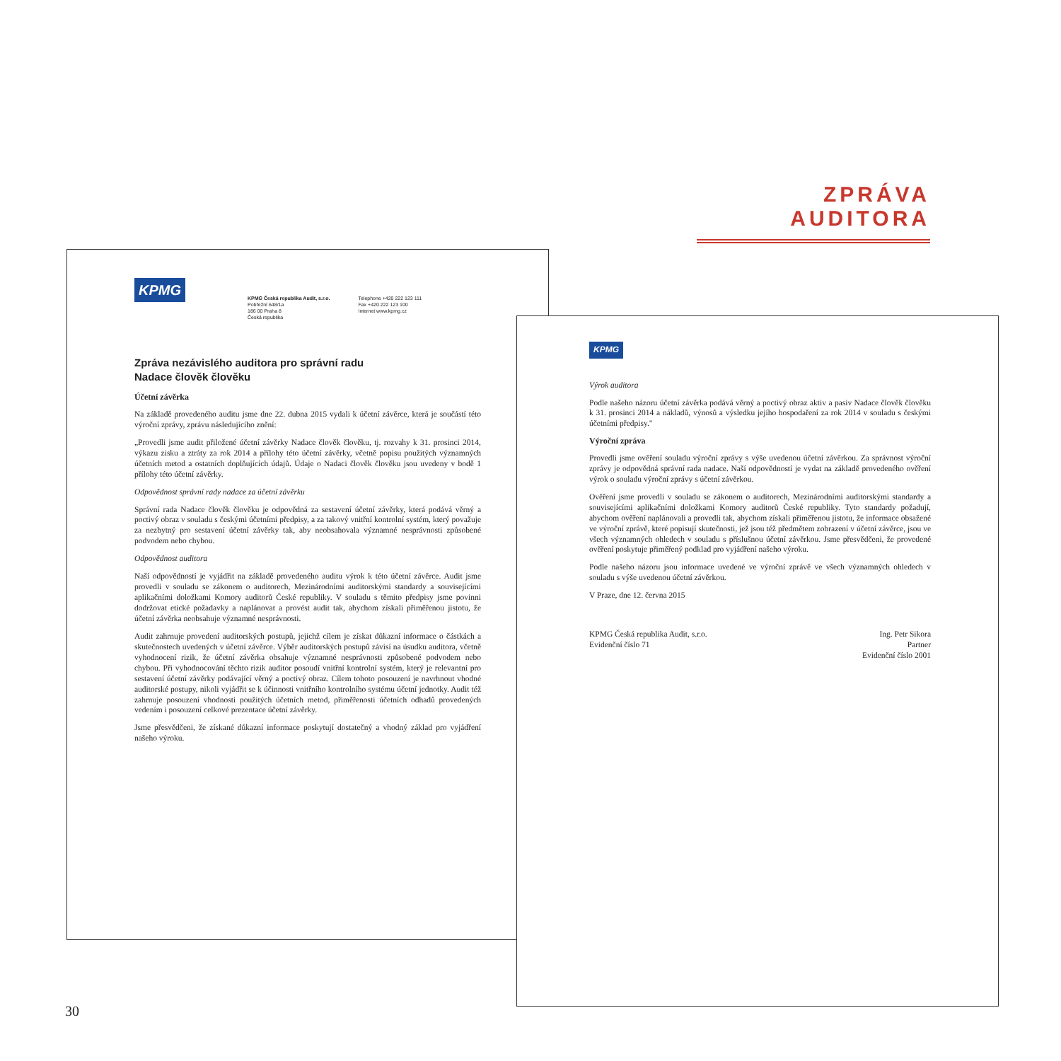ZPRÁVA AUDITORA
KPMG
KPMG Česká republika Audit, s.r.o.
Pobřežní 648/1a
186 00 Praha 8
Česká republika
Telephone +420 222 123 111
Fax +420 222 123 100
Internet www.kpmg.cz
Zpráva nezávislého auditora pro správní radu
Nadace člověk člověku
Účetní závěrka
Na základě provedeného auditu jsme dne 22. dubna 2015 vydali k účetní závěrce, která je součástí této výroční zprávy, zprávu následujícího znění:
„Provedli jsme audit přiložené účetní závěrky Nadace člověk člověku, tj. rozvahy k 31. prosinci 2014, výkazu zisku a ztráty za rok 2014 a přílohy této účetní závěrky, včetně popisu použitých významných účetních metod a ostatních doplňujících údajů. Údaje o Nadaci člověk člověku jsou uvedeny v bodě 1 přílohy této účetní závěrky.
Odpovědnost správní rady nadace za účetní závěrku
Správní rada Nadace člověk člověku je odpovědná za sestavení účetní závěrky, která podává věrný a poctivý obraz v souladu s českými účetními předpisy, a za takový vnitřní kontrolní systém, který považuje za nezbytný pro sestavení účetní závěrky tak, aby neobsahovala významné nesprávnosti způsobené podvodem nebo chybou.
Odpovědnost auditora
Naší odpovědností je vyjádřit na základě provedeného auditu výrok k této účetní závěrce. Audit jsme provedli v souladu se zákonem o auditorech, Mezinárodními auditorskými standardy a souvisejícími aplikačními doložkami Komory auditorů České republiky. V souladu s těmito předpisy jsme povinni dodržovat etické požadavky a naplánovat a provést audit tak, abychom získali přiměřenou jistotu, že účetní závěrka neobsahuje významné nesprávnosti.
Audit zahrnuje provedení auditorských postupů, jejichž cílem je získat důkazní informace o částkách a skutečnostech uvedených v účetní závěrce. Výběr auditorských postupů závisí na úsudku auditora, včetně vyhodnocení rizik, že účetní závěrka obsahuje významné nesprávnosti způsobené podvodem nebo chybou. Při vyhodnocování těchto rizik auditor posoudí vnitřní kontrolní systém, který je relevantní pro sestavení účetní závěrky podávající věrný a poctivý obraz. Cílem tohoto posouzení je navrhnout vhodné auditorské postupy, nikoli vyjádřit se k účinnosti vnitřního kontrolního systému účetní jednotky. Audit též zahrnuje posouzení vhodnosti použitých účetních metod, přiměřenosti účetních odhadů provedených vedením i posouzení celkové prezentace účetní závěrky.
Jsme přesvědčeni, že získané důkazní informace poskytují dostatečný a vhodný základ pro vyjádření našeho výroku.
KPMG
Výrok auditora
Podle našeho názoru účetní závěrka podává věrný a poctivý obraz aktiv a pasiv Nadace člověk člověku k 31. prosinci 2014 a nákladů, výnosů a výsledku jejího hospodaření za rok 2014 v souladu s českými účetními předpisy."
Výroční zpráva
Provedli jsme ověření souladu výroční zprávy s výše uvedenou účetní závěrkou. Za správnost výroční zprávy je odpovědná správní rada nadace. Naší odpovědností je vydat na základě provedeného ověření výrok o souladu výroční zprávy s účetní závěrkou.
Ověření jsme provedli v souladu se zákonem o auditorech, Mezinárodními auditorskými standardy a souvisejícími aplikačními doložkami Komory auditorů České republiky. Tyto standardy požadují, abychom ověření naplánovali a provedli tak, abychom získali přiměřenou jistotu, že informace obsažené ve výroční zprávě, které popisují skutečnosti, jež jsou též předmětem zobrazení v účetní závěrce, jsou ve všech významných ohledech v souladu s příslušnou účetní závěrkou. Jsme přesvědčeni, že provedené ověření poskytuje přiměřený podklad pro vyjádření našeho výroku.
Podle našeho názoru jsou informace uvedené ve výroční zprávě ve všech významných ohledech v souladu s výše uvedenou účetní závěrkou.
V Praze, dne 12. června 2015
KPMG Česká republika Audit, s.r.o.
Evidenční číslo 71
Ing. Petr Sikora
Partner
Evidenční číslo 2001
30